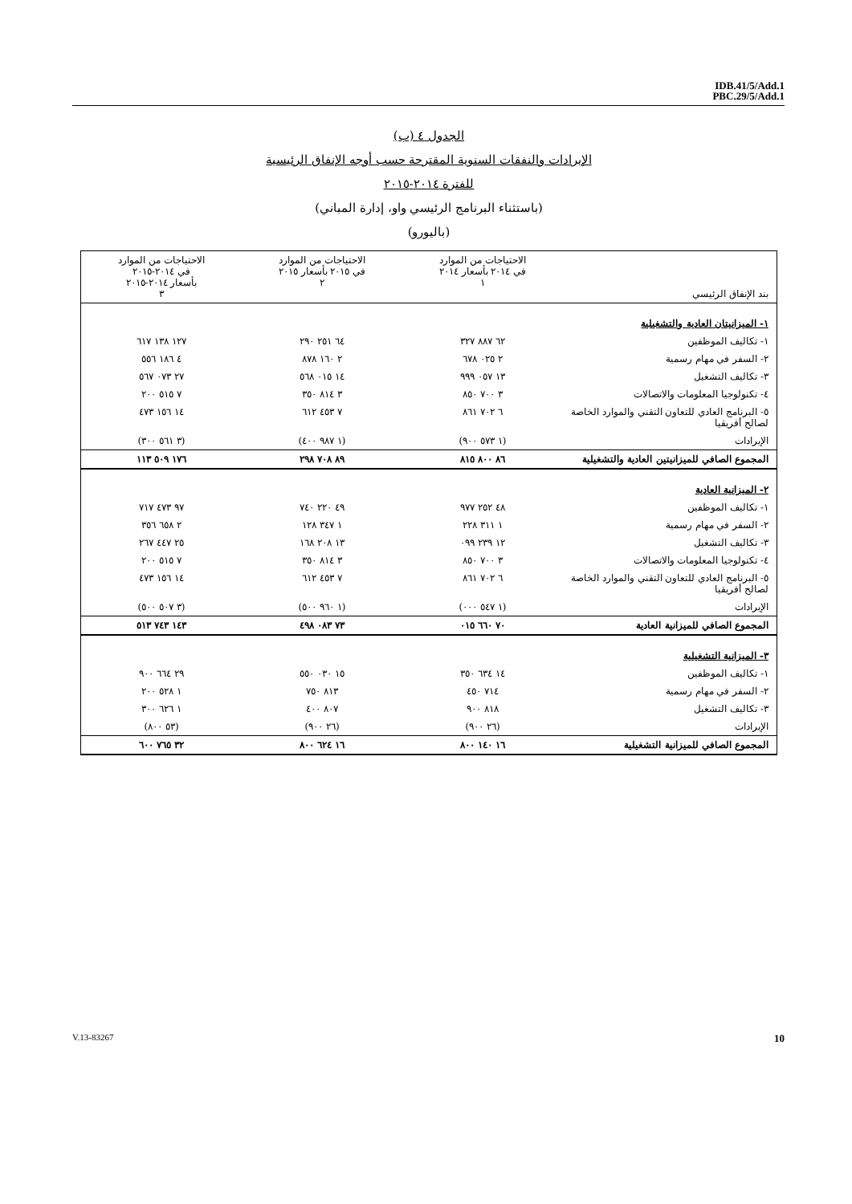IDB.41/5/Add.1
PBC.29/5/Add.1
الجدول ٤ (ب)
الإيرادات والنفقات السنوية المقترحة حسب أوجه الإنفاق الرئيسية
للفترة ٢٠١٤-٢٠١٥
(باستثناء البرنامج الرئيسي واو، إدارة المباني)
(باليورو)
| بند الإنفاق الرئيسي | الاحتياجات من الموارد في ٢٠١٤ بأسعار ٢٠١٤ ١ | الاحتياجات من الموارد في ٢٠١٥ بأسعار ٢٠١٥ ٢ | الاحتياجات من الموارد في ٢٠١٤-٢٠١٥ بأسعار ٢٠١٤-٢٠١٥ ٣ |
| --- | --- | --- | --- |
| ١- الميزانيتان العادية والتشغيلية | | | |
| ١- تكاليف الموظفين | ٦٢ ٨٨٧ ٣٢٧ | ٦٤ ٢٥١ ٢٩٠ | ١٢٧ ١٣٨ ٦١٧ |
| ٢- السفر في مهام رسمية | ٢ ٠٢٥ ٦٧٨ | ٢ ١٦٠ ٨٧٨ | ٤ ١٨٦ ٥٥٦ |
| ٣- تكاليف التشغيل | ١٣ ٠٥٧ ٩٩٩ | ١٤ ٠١٥ ٥٦٨ | ٢٧ ٠٧٣ ٥٦٧ |
| ٤- تكنولوجيا المعلومات والاتصالات | ٣ ٧٠٠ ٨٥٠ | ٣ ٨١٤ ٣٥٠ | ٧ ٥١٥ ٢٠٠ |
| ٥- البرنامج العادي للتعاون التقني والموارد الخاصة لصالح أفريقيا | ٦ ٧٠٢ ٨٦١ | ٧ ٤٥٣ ٦١٢ | ١٤ ١٥٦ ٤٧٣ |
| الإيرادات | (١ ٥٧٣ ٩٠٠) | (١ ٩٨٧ ٤٠٠) | (٣ ٥٦١ ٣٠٠) |
| المجموع الصافي للميزانيتين العادية والتشغيلية | ٨٦ ٨٠٠ ٨١٥ | ٨٩ ٧٠٨ ٢٩٨ | ١٧٦ ٥٠٩ ١١٣ |
| ٢- الميزانية العادية | | | |
| ١- تكاليف الموظفين | ٤٨ ٢٥٢ ٩٧٧ | ٤٩ ٢٢٠ ٧٤٠ | ٩٧ ٤٧٣ ٧١٧ |
| ٢- السفر في مهام رسمية | ١ ٣١١ ٢٢٨ | ١ ٣٤٧ ١٢٨ | ٢ ٦٥٨ ٣٥٦ |
| ٣- تكاليف التشغيل | ١٢ ٢٣٩ ٠٩٩ | ١٣ ٢٠٨ ١٦٨ | ٢٥ ٤٤٧ ٢٦٧ |
| ٤- تكنولوجيا المعلومات والاتصالات | ٣ ٧٠٠ ٨٥٠ | ٣ ٨١٤ ٣٥٠ | ٧ ٥١٥ ٢٠٠ |
| ٥- البرنامج العادي للتعاون التقني والموارد الخاصة لصالح أفريقيا | ٦ ٧٠٢ ٨٦١ | ٧ ٤٥٣ ٦١٢ | ١٤ ١٥٦ ٤٧٣ |
| الإيرادات | (١ ٥٤٧ ٠٠٠) | (١ ٩٦٠ ٥٠٠) | (٣ ٥٠٧ ٥٠٠) |
| المجموع الصافي للميزانية العادية | ٧٠ ٦٦٠ ٠١٥ | ٧٣ ٠٨٣ ٤٩٨ | ١٤٣ ٧٤٣ ٥١٣ |
| ٣- الميزانية التشغيلية | | | |
| ١- تكاليف الموظفين | ١٤ ٦٣٤ ٣٥٠ | ١٥ ٠٣٠ ٥٥٠ | ٢٩ ٦٦٤ ٩٠٠ |
| ٢- السفر في مهام رسمية | ٧١٤ ٤٥٠ | ٨١٣ ٧٥٠ | ١ ٥٢٨ ٢٠٠ |
| ٣- تكاليف التشغيل | ٨١٨ ٩٠٠ | ٨٠٧ ٤٠٠ | ١ ٦٢٦ ٣٠٠ |
| الإيرادات | (٢٦ ٩٠٠) | (٢٦ ٩٠٠) | (٥٣ ٨٠٠) |
| المجموع الصافي للميزانية التشغيلية | ١٦ ١٤٠ ٨٠٠ | ١٦ ٦٢٤ ٨٠٠ | ٣٢ ٧٦٥ ٦٠٠ |
V.13-83267 10